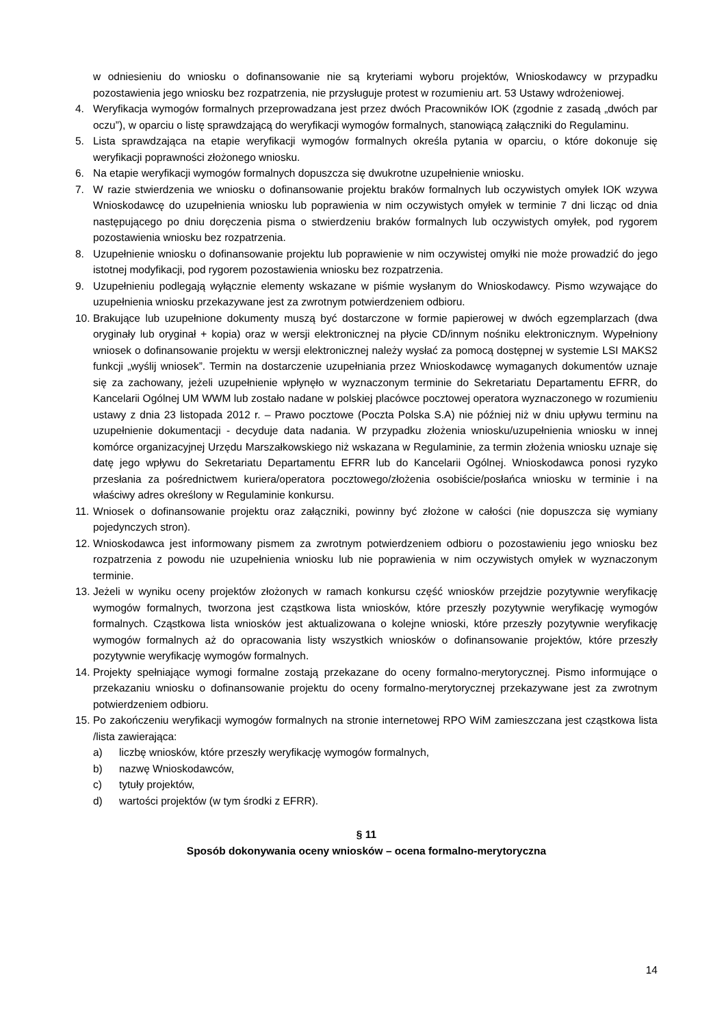w odniesieniu do wniosku o dofinansowanie nie są kryteriami wyboru projektów, Wnioskodawcy w przypadku pozostawienia jego wniosku bez rozpatrzenia, nie przysługuje protest w rozumieniu art. 53 Ustawy wdrożeniowej.
4. Weryfikacja wymogów formalnych przeprowadzana jest przez dwóch Pracowników IOK (zgodnie z zasadą „dwóch par oczu”), w oparciu o listę sprawdzającą do weryfikacji wymogów formalnych, stanowiącą załączniki do Regulaminu.
5. Lista sprawdzająca na etapie weryfikacji wymogów formalnych określa pytania w oparciu, o które dokonuje się weryfikacji poprawności złożonego wniosku.
6. Na etapie weryfikacji wymogów formalnych dopuszcza się dwukrotne uzupełnienie wniosku.
7. W razie stwierdzenia we wniosku o dofinansowanie projektu braków formalnych lub oczywistych omyłek IOK wzywa Wnioskodawcę do uzupełnienia wniosku lub poprawienia w nim oczywistych omyłek w terminie 7 dni licząc od dnia następującego po dniu doręczenia pisma o stwierdzeniu braków formalnych lub oczywistych omyłek, pod rygorem pozostawienia wniosku bez rozpatrzenia.
8. Uzupełnienie wniosku o dofinansowanie projektu lub poprawienie w nim oczywistej omyłki nie może prowadzić do jego istotnej modyfikacji, pod rygorem pozostawienia wniosku bez rozpatrzenia.
9. Uzupełnieniu podlegają wyłącznie elementy wskazane w piśmie wysłanym do Wnioskodawcy. Pismo wzywające do uzupełnienia wniosku przekazywane jest za zwrotnym potwierdzeniem odbioru.
10.
Brakujące lub uzupełnione dokumenty muszą być dostarczone w formie papierowej w dwóch egzemplarzach (dwa oryginały lub oryginał + kopia) oraz w wersji elektronicznej na płycie CD/innym nośniku elektronicznym. Wypełniony wniosek o dofinansowanie projektu w wersji elektronicznej należy wysłać za pomocą dostępnej w systemie LSI MAKS2 funkcji „wyślij wniosek”. Termin na dostarczenie uzupełniania przez Wnioskodawcę wymaganych dokumentów uznaje się za zachowany, jeżeli uzupełnienie wpłynęło w wyznaczonym terminie do Sekretariatu Departamentu EFRR, do Kancelarii Ogólnej UM WWM lub zostało nadane w polskiej placówce pocztowej operatora wyznaczonego w rozumieniu ustawy z dnia 23 listopada 2012 r. – Prawo pocztowe (Poczta Polska S.A) nie później niż w dniu upływu terminu na uzupełnienie dokumentacji - decyduje data nadania. W przypadku złożenia wniosku/uzupełnienia wniosku w innej komórce organizacyjnej Urzędu Marszałkowskiego niż wskazana w Regulaminie, za termin złożenia wniosku uznaje się datę jego wpływu do Sekretariatu Departamentu EFRR lub do Kancelarii Ogólnej. Wnioskodawca ponosi ryzyko przesłania za pośrednictwem kuriera/operatora pocztowego/złożenia osobiście/posłańca wniosku w terminie i na właściwy adres określony w Regulaminie konkursu.
11.
Wniosek o dofinansowanie projektu oraz załączniki, powinny być złożone w całości (nie dopuszcza się wymiany pojedynczych stron).
12.
Wnioskodawca jest informowany pismem za zwrotnym potwierdzeniem odbioru o pozostawieniu jego wniosku bez rozpatrzenia z powodu nie uzupełnienia wniosku lub nie poprawienia w nim oczywistych omyłek w wyznaczonym terminie.
13.
Jeżeli w wyniku oceny projektów złożonych w ramach konkursu część wniosków przejdzie pozytywnie weryfikację wymogów formalnych, tworzona jest cząstkowa lista wniosków, które przeszły pozytywnie weryfikację wymogów formalnych. Cząstkowa lista wniosków jest aktualizowana o kolejne wnioski, które przeszły pozytywnie weryfikację wymogów formalnych aż do opracowania listy wszystkich wniosków o dofinansowanie projektów, które przeszły pozytywnie weryfikację wymogów formalnych.
14.
Projekty spełniające wymogi formalne zostają przekazane do oceny formalno-merytorycznej. Pismo informujące o przekazaniu wniosku o dofinansowanie projektu do oceny formalno-merytorycznej przekazywane jest za zwrotnym potwierdzeniem odbioru.
15.
Po zakończeniu weryfikacji wymogów formalnych na stronie internetowej RPO WiM zamieszczana jest cząstkowa lista /lista zawierająca:
a) liczbę wniosków, które przeszły weryfikację wymogów formalnych,
b) nazwę Wnioskodawców,
c) tytuły projektów,
d) wartości projektów (w tym środki z EFRR).
§ 11
Sposób dokonywania oceny wniosków – ocena formalno-merytoryczna
14